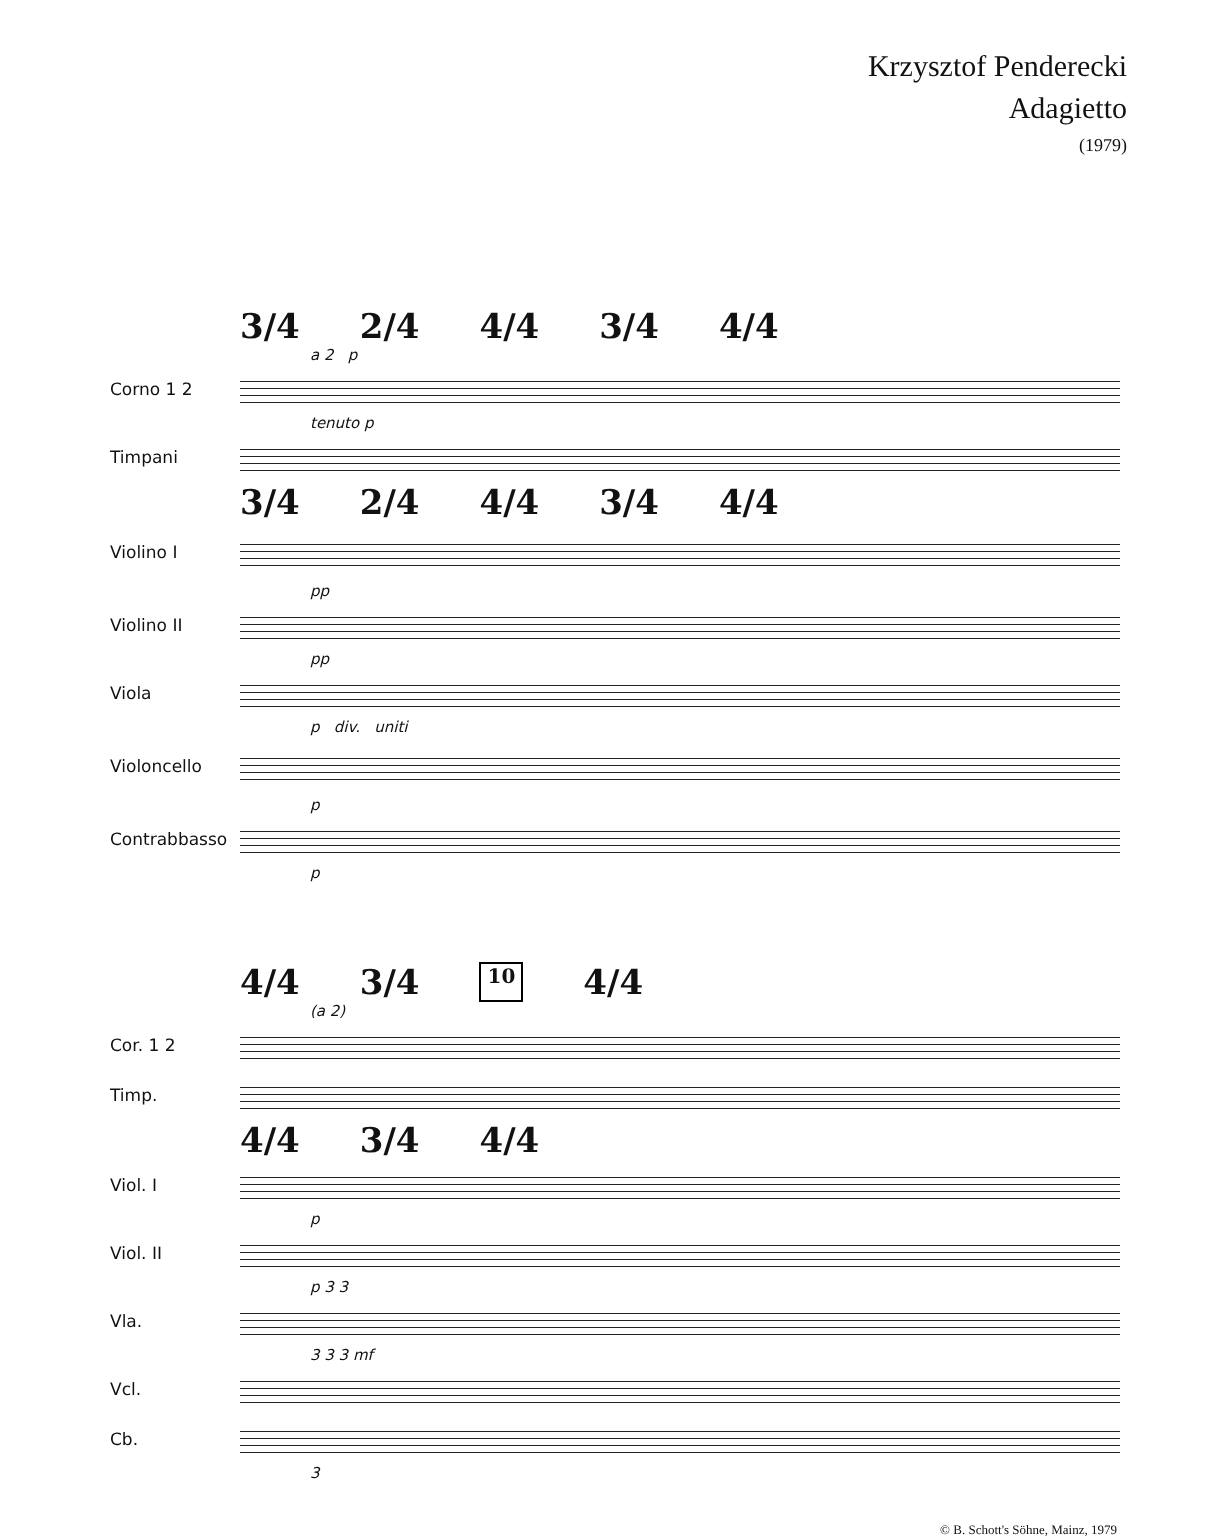Krzysztof Penderecki
Adagietto
(1979)
3/4 2/4 4/4 3/4 4/4
a 2 p
Corno 1 2
tenuto p
Timpani
3/4 2/4 4/4 3/4 4/4
Violino I
pp
Violino II
pp
Viola
p div. uniti
Violoncello
p
Contrabbasso
p
4/4 3/4 10 4/4
(a 2)
Cor. 1 2
Timp.
4/4 3/4 4/4
Viol. I
p
Viol. II
p 3 3
Vla.
3 3 3 mf
Vcl.
Cb.
3
© B. Schott's Söhne, Mainz, 1979